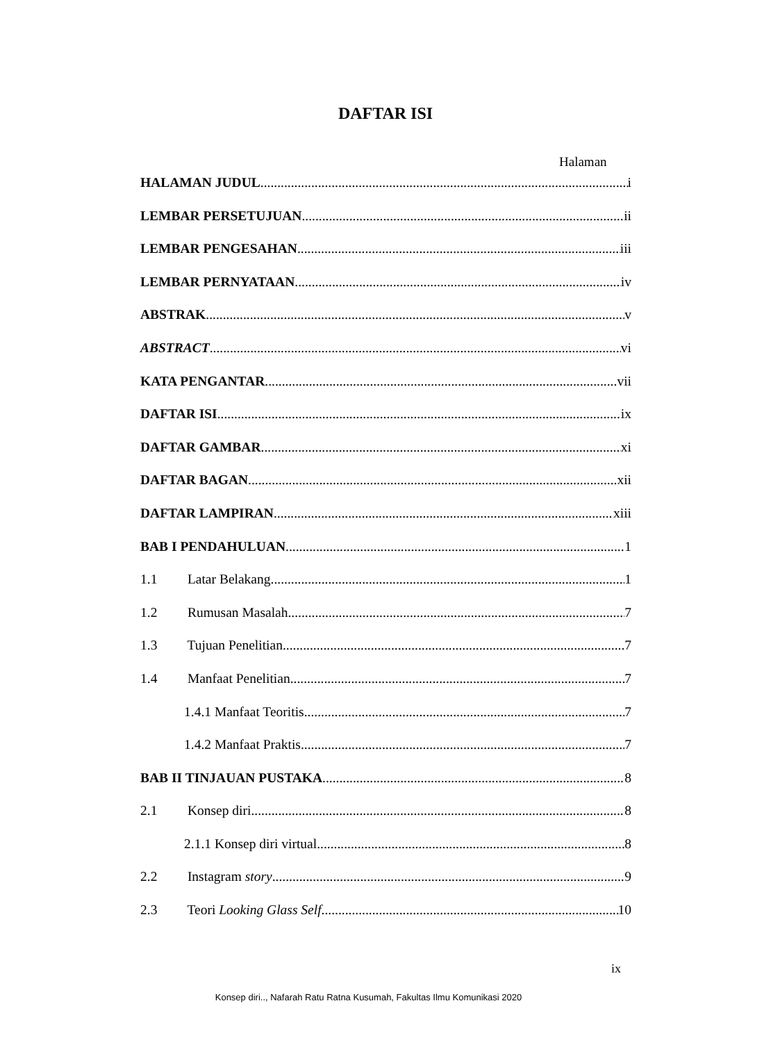DAFTAR ISI
Halaman
HALAMAN JUDUL i
LEMBAR PERSETUJUAN ii
LEMBAR PENGESAHAN iii
LEMBAR PERNYATAAN iv
ABSTRAK v
ABSTRACT vi
KATA PENGANTAR vii
DAFTAR ISI ix
DAFTAR GAMBAR xi
DAFTAR BAGAN xii
DAFTAR LAMPIRAN xiii
BAB I PENDAHULUAN 1
1.1 Latar Belakang 1
1.2 Rumusan Masalah 7
1.3 Tujuan Penelitian 7
1.4 Manfaat Penelitian 7
1.4.1 Manfaat Teoritis 7
1.4.2 Manfaat Praktis 7
BAB II TINJAUAN PUSTAKA 8
2.1 Konsep diri 8
2.1.1 Konsep diri virtual 8
2.2 Instagram story 9
2.3 Teori Looking Glass Self 10
ix
Konsep diri.., Nafarah Ratu Ratna Kusumah, Fakultas Ilmu Komunikasi 2020